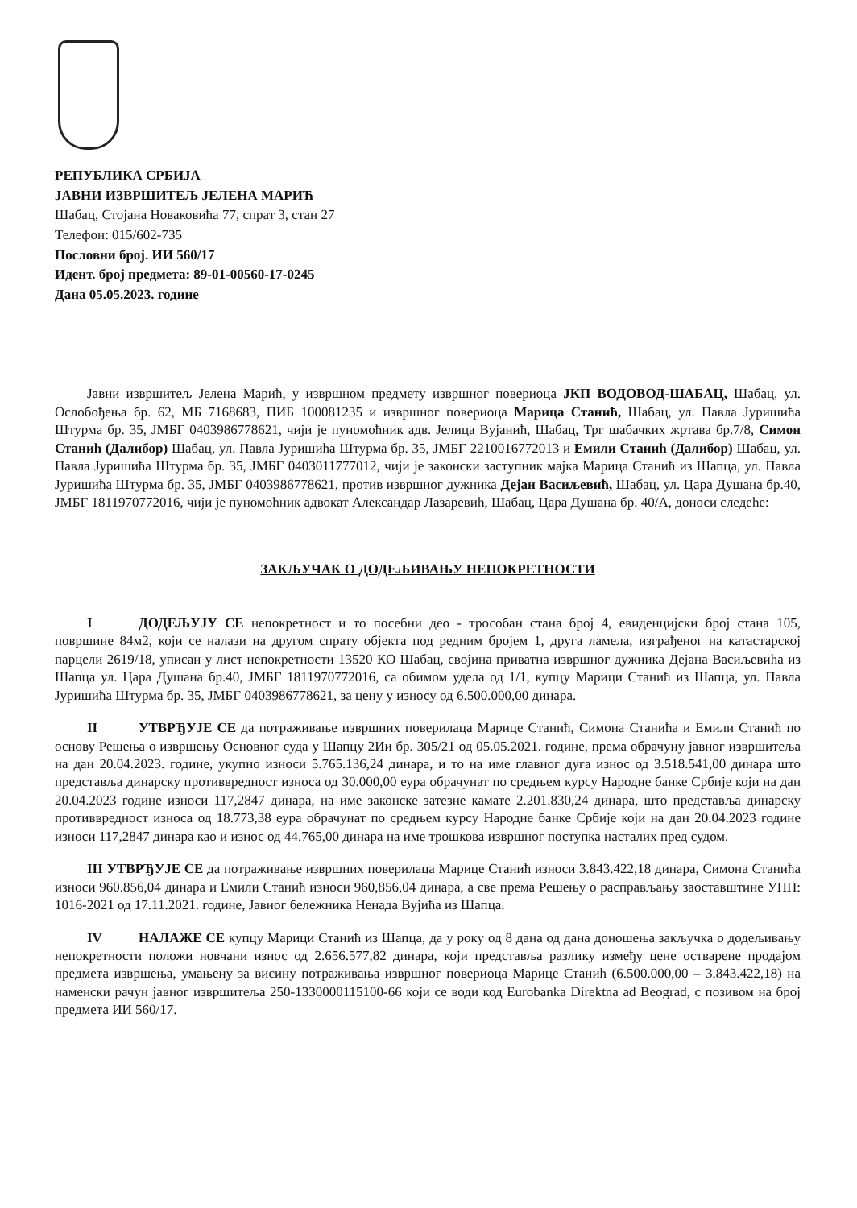РЕПУБЛИКА СРБИЈА
ЈАВНИ ИЗВРШИТЕЉ ЈЕЛЕНА МАРИЋ
Шабац, Стојана Новаковића 77, спрат 3, стан 27
Телефон: 015/602-735
Пословни број. ИИ 560/17
Идент. број предмета: 89-01-00560-17-0245
Дана 05.05.2023. године
Јавни извршитељ Јелена Марић, у извршном предмету извршног повериоца ЈКП ВОДОВОД-ШАБАЦ, Шабац, ул. Ослобођења бр. 62, МБ 7168683, ПИБ 100081235 и извршног повериоца Марица Станић, Шабац, ул. Павла Јуришића Штурма бр. 35, ЈМБГ 0403986778621, чији је пуномоћник адв. Јелица Вујанић, Шабац, Трг шабачких жртава бр.7/8, Симон Станић (Далибор) Шабац, ул. Павла Јуришића Штурма бр. 35, ЈМБГ 2210016772013 и Емили Станић (Далибор) Шабац, ул. Павла Јуришића Штурма бр. 35, ЈМБГ 0403011777012, чији је законски заступник мајка Марица Станић из Шапца, ул. Павла Јуришића Штурма бр. 35, ЈМБГ 0403986778621, против извршног дужника Дејан Васиљевић, Шабац, ул. Цара Душана бр.40, ЈМБГ 1811970772016, чији је пуномоћник адвокат Александар Лазаревић, Шабац, Цара Душана бр. 40/А, доноси следеће:
ЗАКЉУЧАК О ДОДЕЉИВАЊУ НЕПОКРЕТНОСТИ
I ДОДЕЉУЈУ СЕ непокретност и то посебни део - трособан стана број 4, евиденцијски број стана 105, површине 84м2, који се налази на другом спрату објекта под редним бројем 1, друга ламела, изграђеног на катастарској парцели 2619/18, уписан у лист непокретности 13520 КО Шабац, својина приватна извршног дужника Дејана Васиљевића из Шапца ул. Цара Душана бр.40, ЈМБГ 1811970772016, са обимом удела од 1/1, купцу Марици Станић из Шапца, ул. Павла Јуришића Штурма бр. 35, ЈМБГ 0403986778621, за цену у износу од 6.500.000,00 динара.
II УТВРЂУЈЕ СЕ да потраживање извршних поверилаца Марице Станић, Симона Станића и Емили Станић по основу Решења о извршењу Основног суда у Шапцу 2Ии бр. 305/21 од 05.05.2021. године, према обрачуну јавног извршитеља на дан 20.04.2023. године, укупно износи 5.765.136,24 динара, и то на име главног дуга износ од 3.518.541,00 динара што представља динарску противвредност износа од 30.000,00 еура обрачунат по средњем курсу Народне банке Србије који на дан 20.04.2023 године износи 117,2847 динара, на име законске затезне камате 2.201.830,24 динара, што представља динарску противвредност износа од 18.773,38 еура обрачунат по средњем курсу Народне банке Србије који на дан 20.04.2023 године износи 117,2847 динара као и износ од 44.765,00 динара на име трошкова извршног поступка насталих пред судом.
III УТВРЂУЈЕ СЕ да потраживање извршних поверилаца Марице Станић износи 3.843.422,18 динара, Симона Станића износи 960.856,04 динара и Емили Станић износи 960,856,04 динара, а све према Решењу о расправљању заоставштине УПП: 1016-2021 од 17.11.2021. године, Јавног бележника Ненада Вујића из Шапца.
IV НАЛАЖЕ СЕ купцу Марици Станић из Шапца, да у року од 8 дана од дана доношења закључка о додељивању непокретности положи новчани износ од 2.656.577,82 динара, који представља разлику између цене остварене продајом предмета извршења, умањену за висину потраживања извршног повериоца Марице Станић (6.500.000,00 – 3.843.422,18) на наменски рачун јавног извршитеља 250-1330000115100-66 који се води код Eurobanka Direktna ad Beograd, с позивом на број предмета ИИ 560/17.